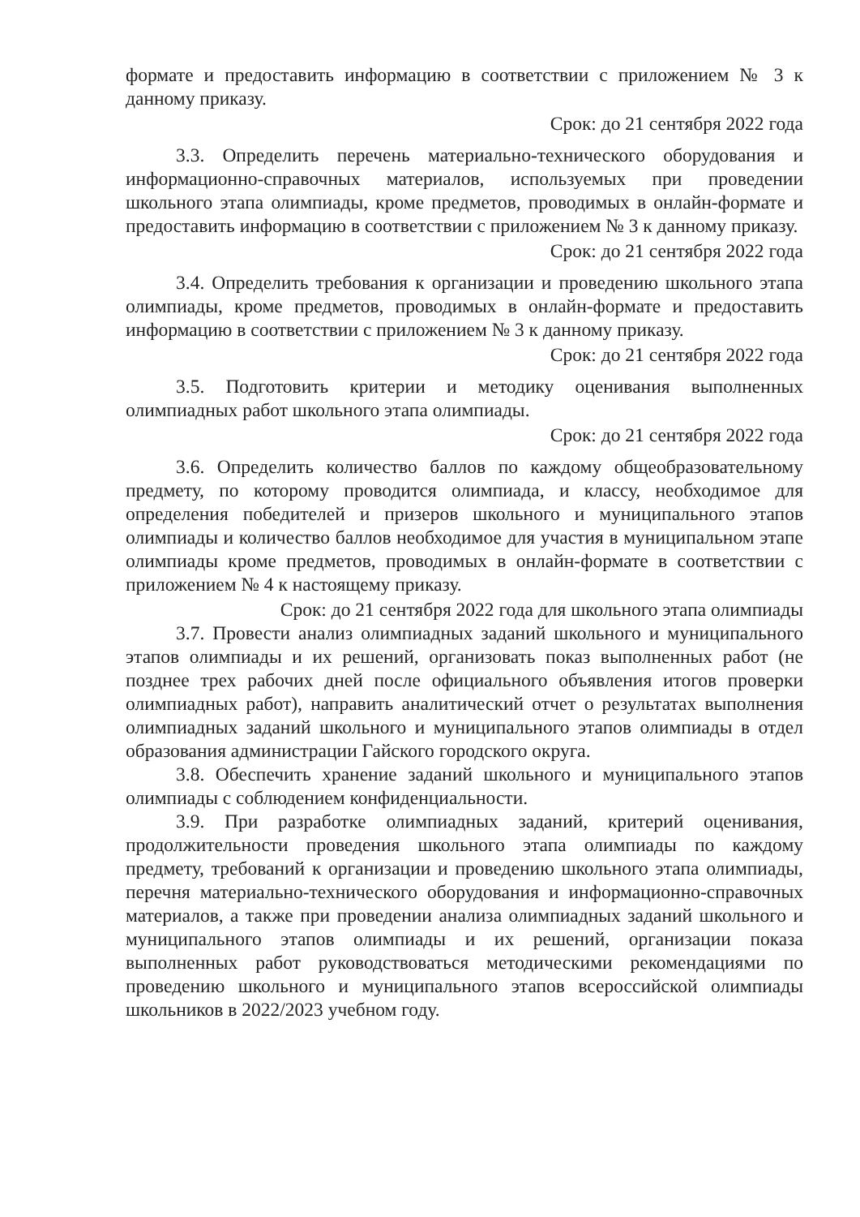формате и предоставить информацию в соответствии с приложением № 3 к данному приказу.
Срок: до 21 сентября 2022 года
3.3. Определить перечень материально-технического оборудования и информационно-справочных материалов, используемых при проведении школьного этапа олимпиады, кроме предметов, проводимых в онлайн-формате и предоставить информацию в соответствии с приложением № 3 к данному приказу.
Срок: до 21 сентября 2022 года
3.4. Определить требования к организации и проведению школьного этапа олимпиады, кроме предметов, проводимых в онлайн-формате и предоставить информацию в соответствии с приложением № 3 к данному приказу.
Срок: до 21 сентября 2022 года
3.5. Подготовить критерии и методику оценивания выполненных олимпиадных работ школьного этапа олимпиады.
Срок: до 21 сентября 2022 года
3.6. Определить количество баллов по каждому общеобразовательному предмету, по которому проводится олимпиада, и классу, необходимое для определения победителей и призеров школьного и муниципального этапов олимпиады и количество баллов необходимое для участия в муниципальном этапе олимпиады кроме предметов, проводимых в онлайн-формате в соответствии с приложением № 4 к настоящему приказу.
Срок: до 21 сентября 2022 года для школьного этапа олимпиады
3.7. Провести анализ олимпиадных заданий школьного и муниципального этапов олимпиады и их решений, организовать показ выполненных работ (не позднее трех рабочих дней после официального объявления итогов проверки олимпиадных работ), направить аналитический отчет о результатах выполнения олимпиадных заданий школьного и муниципального этапов олимпиады в отдел образования администрации Гайского городского округа.
3.8. Обеспечить хранение заданий школьного и муниципального этапов олимпиады с соблюдением конфиденциальности.
3.9. При разработке олимпиадных заданий, критерий оценивания, продолжительности проведения школьного этапа олимпиады по каждому предмету, требований к организации и проведению школьного этапа олимпиады, перечня материально-технического оборудования и информационно-справочных материалов, а также при проведении анализа олимпиадных заданий школьного и муниципального этапов олимпиады и их решений, организации показа выполненных работ руководствоваться методическими рекомендациями по проведению школьного и муниципального этапов всероссийской олимпиады школьников в 2022/2023 учебном году.